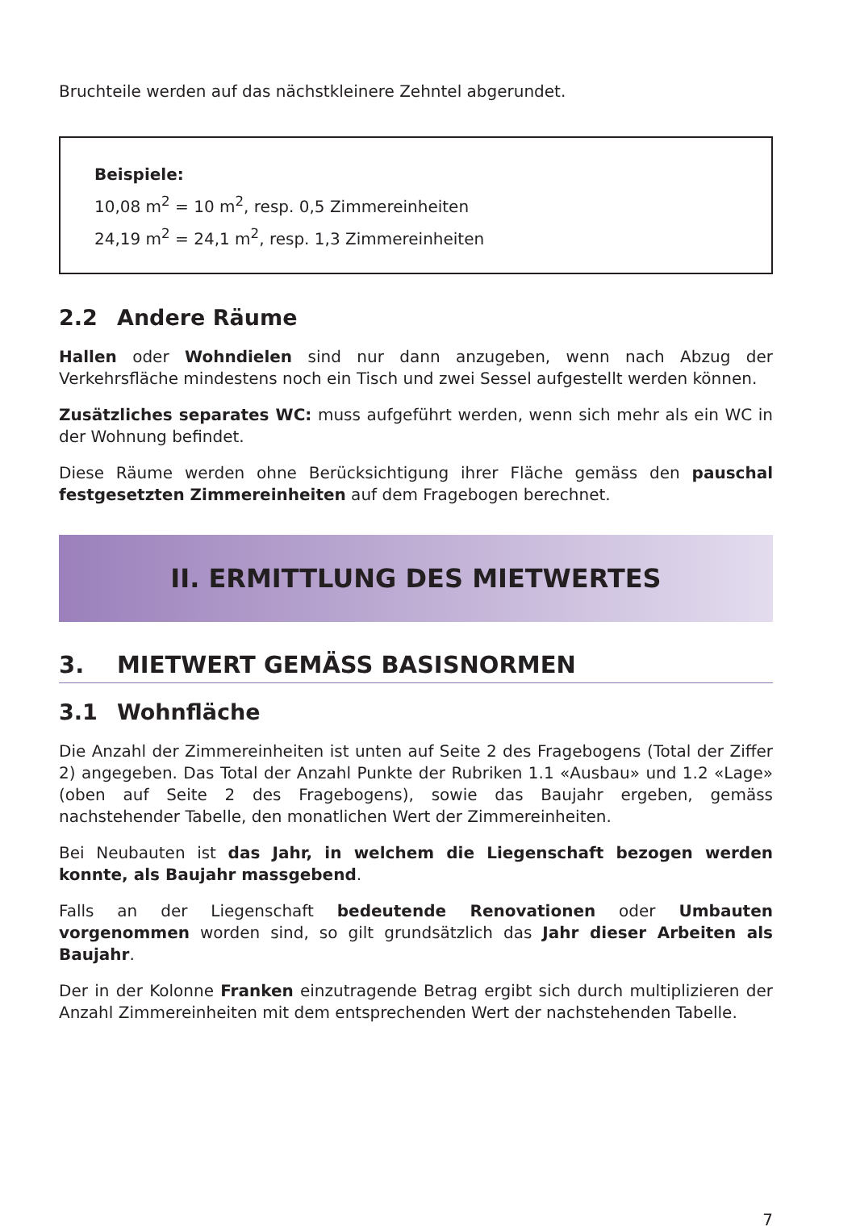Bruchteile werden auf das nächstkleinere Zehntel abgerundet.
Beispiele:
10,08 m<sup>2</sup> = 10 m<sup>2</sup>, resp. 0,5 Zimmereinheiten
24,19 m<sup>2</sup> = 24,1 m<sup>2</sup>, resp. 1,3 Zimmereinheiten
2.2 Andere Räume
Hallen oder Wohndielen sind nur dann anzugeben, wenn nach Abzug der Verkehrsfläche mindestens noch ein Tisch und zwei Sessel aufgestellt werden können.
Zusätzliches separates WC: muss aufgeführt werden, wenn sich mehr als ein WC in der Wohnung befindet.
Diese Räume werden ohne Berücksichtigung ihrer Fläche gemäss den pauschal festgesetzten Zimmereinheiten auf dem Fragebogen berechnet.
II. ERMITTLUNG DES MIETWERTES
3. MIETWERT GEMÄSS BASISNORMEN
3.1 Wohnfläche
Die Anzahl der Zimmereinheiten ist unten auf Seite 2 des Fragebogens (Total der Ziffer 2) angegeben. Das Total der Anzahl Punkte der Rubriken 1.1 «Ausbau» und 1.2 «Lage» (oben auf Seite 2 des Fragebogens), sowie das Baujahr ergeben, gemäss nachstehender Tabelle, den monatlichen Wert der Zimmereinheiten.
Bei Neubauten ist das Jahr, in welchem die Liegenschaft bezogen werden konnte, als Baujahr massgebend.
Falls an der Liegenschaft bedeutende Renovationen oder Umbauten vorgenommen worden sind, so gilt grundsätzlich das Jahr dieser Arbeiten als Baujahr.
Der in der Kolonne Franken einzutragende Betrag ergibt sich durch multiplizieren der Anzahl Zimmereinheiten mit dem entsprechenden Wert der nachstehenden Tabelle.
7